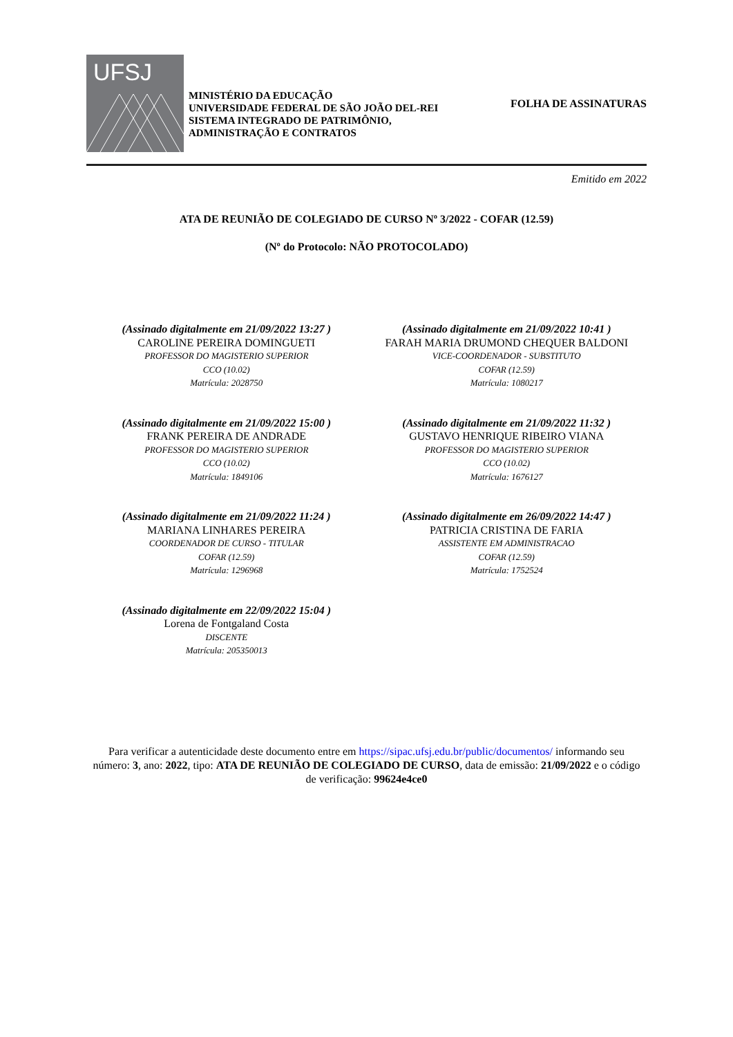UFSJ
MINISTÉRIO DA EDUCAÇÃO
UNIVERSIDADE FEDERAL DE SÃO JOÃO DEL-REI
SISTEMA INTEGRADO DE PATRIMÔNIO,
ADMINISTRAÇÃO E CONTRATOS
FOLHA DE ASSINATURAS
Emitido em 2022
ATA DE REUNIÃO DE COLEGIADO DE CURSO Nº 3/2022 - COFAR (12.59)
(Nº do Protocolo: NÃO PROTOCOLADO)
(Assinado digitalmente em 21/09/2022 13:27 )
CAROLINE PEREIRA DOMINGUETI
PROFESSOR DO MAGISTERIO SUPERIOR
CCO (10.02)
Matrícula: 2028750
(Assinado digitalmente em 21/09/2022 10:41 )
FARAH MARIA DRUMOND CHEQUER BALDONI
VICE-COORDENADOR - SUBSTITUTO
COFAR (12.59)
Matrícula: 1080217
(Assinado digitalmente em 21/09/2022 15:00 )
FRANK PEREIRA DE ANDRADE
PROFESSOR DO MAGISTERIO SUPERIOR
CCO (10.02)
Matrícula: 1849106
(Assinado digitalmente em 21/09/2022 11:32 )
GUSTAVO HENRIQUE RIBEIRO VIANA
PROFESSOR DO MAGISTERIO SUPERIOR
CCO (10.02)
Matrícula: 1676127
(Assinado digitalmente em 21/09/2022 11:24 )
MARIANA LINHARES PEREIRA
COORDENADOR DE CURSO - TITULAR
COFAR (12.59)
Matrícula: 1296968
(Assinado digitalmente em 26/09/2022 14:47 )
PATRICIA CRISTINA DE FARIA
ASSISTENTE EM ADMINISTRACAO
COFAR (12.59)
Matrícula: 1752524
(Assinado digitalmente em 22/09/2022 15:04 )
Lorena de Fontgaland Costa
DISCENTE
Matrícula: 205350013
Para verificar a autenticidade deste documento entre em https://sipac.ufsj.edu.br/public/documentos/ informando seu número: 3, ano: 2022, tipo: ATA DE REUNIÃO DE COLEGIADO DE CURSO, data de emissão: 21/09/2022 e o código de verificação: 99624e4ce0